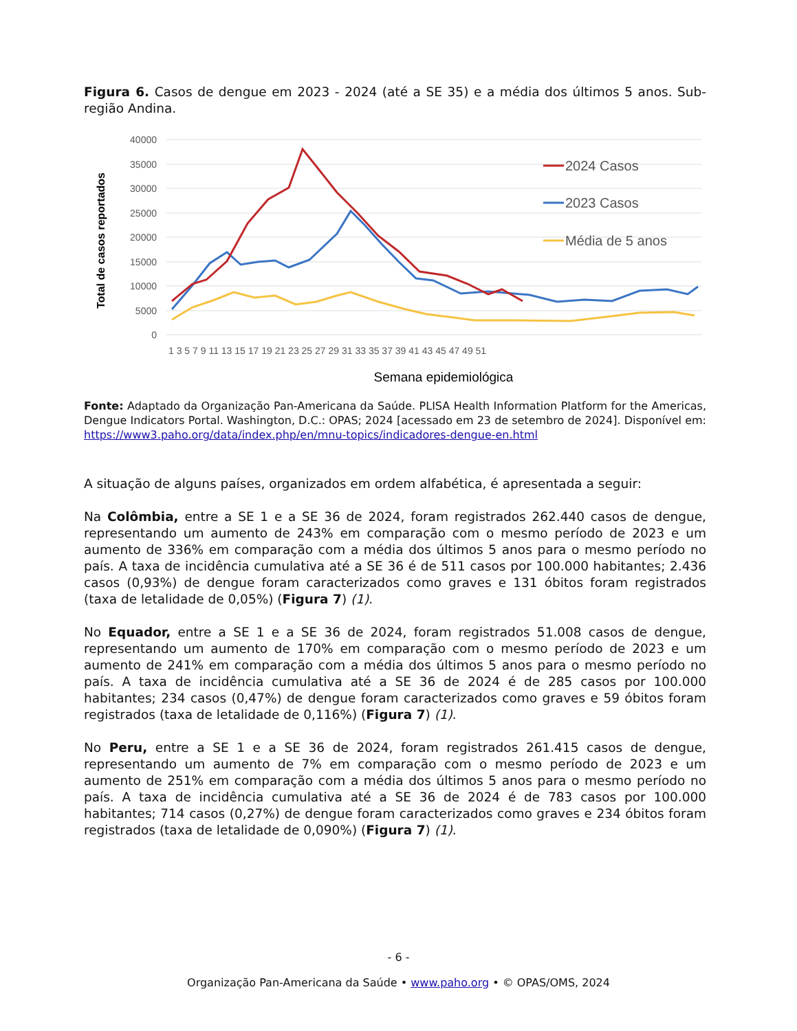Figura 6. Casos de dengue em 2023 - 2024 (até a SE 35) e a média dos últimos 5 anos. Sub-região Andina.
40000
35000
30000
25000
20000
15000
10000
5000
0
Total de casos reportados
1 3 5 7 9 11 13 15 17 19 21 23 25 27 29 31 33 35 37 39 41 43 45 47 49 51
Semana epidemiológica
2024 Casos
2023 Casos
Média de 5 anos
Fonte: Adaptado da Organização Pan-Americana da Saúde. PLISA Health Information Platform for the Americas, Dengue Indicators Portal. Washington, D.C.: OPAS; 2024 [acessado em 23 de setembro de 2024]. Disponível em: https://www3.paho.org/data/index.php/en/mnu-topics/indicadores-dengue-en.html
A situação de alguns países, organizados em ordem alfabética, é apresentada a seguir:
Na Colômbia, entre a SE 1 e a SE 36 de 2024, foram registrados 262.440 casos de dengue, representando um aumento de 243% em comparação com o mesmo período de 2023 e um aumento de 336% em comparação com a média dos últimos 5 anos para o mesmo período no país. A taxa de incidência cumulativa até a SE 36 é de 511 casos por 100.000 habitantes; 2.436 casos (0,93%) de dengue foram caracterizados como graves e 131 óbitos foram registrados (taxa de letalidade de 0,05%) (Figura 7) (1).
No Equador, entre a SE 1 e a SE 36 de 2024, foram registrados 51.008 casos de dengue, representando um aumento de 170% em comparação com o mesmo período de 2023 e um aumento de 241% em comparação com a média dos últimos 5 anos para o mesmo período no país. A taxa de incidência cumulativa até a SE 36 de 2024 é de 285 casos por 100.000 habitantes; 234 casos (0,47%) de dengue foram caracterizados como graves e 59 óbitos foram registrados (taxa de letalidade de 0,116%) (Figura 7) (1).
No Peru, entre a SE 1 e a SE 36 de 2024, foram registrados 261.415 casos de dengue, representando um aumento de 7% em comparação com o mesmo período de 2023 e um aumento de 251% em comparação com a média dos últimos 5 anos para o mesmo período no país. A taxa de incidência cumulativa até a SE 36 de 2024 é de 783 casos por 100.000 habitantes; 714 casos (0,27%) de dengue foram caracterizados como graves e 234 óbitos foram registrados (taxa de letalidade de 0,090%) (Figura 7) (1).
- 6 -
Organização Pan-Americana da Saúde • www.paho.org • © OPAS/OMS, 2024